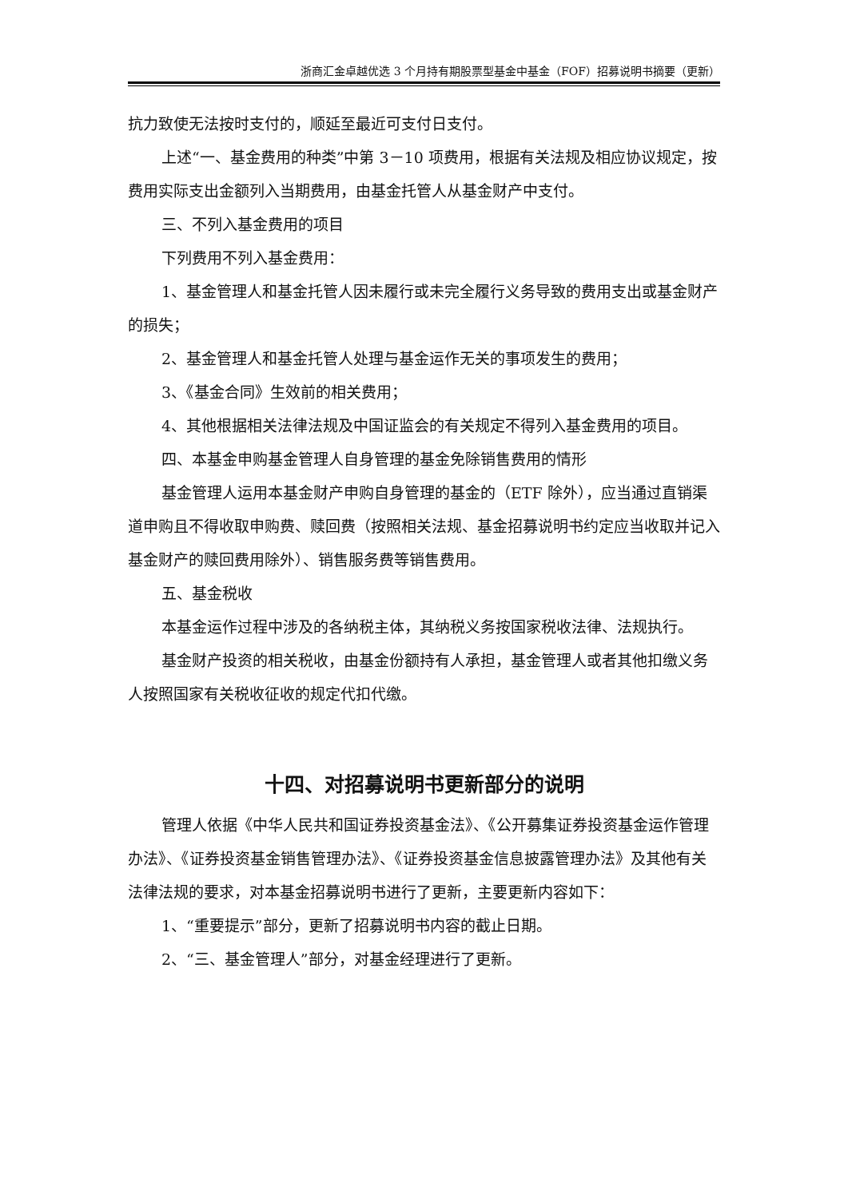浙商汇金卓越优选 3 个月持有期股票型基金中基金（FOF）招募说明书摘要（更新）
抗力致使无法按时支付的，顺延至最近可支付日支付。
上述“一、基金费用的种类”中第 3－10 项费用，根据有关法规及相应协议规定，按费用实际支出金额列入当期费用，由基金托管人从基金财产中支付。
三、不列入基金费用的项目
下列费用不列入基金费用：
1、基金管理人和基金托管人因未履行或未完全履行义务导致的费用支出或基金财产的损失；
2、基金管理人和基金托管人处理与基金运作无关的事项发生的费用；
3、《基金合同》生效前的相关费用；
4、其他根据相关法律法规及中国证监会的有关规定不得列入基金费用的项目。
四、本基金申购基金管理人自身管理的基金免除销售费用的情形
基金管理人运用本基金财产申购自身管理的基金的（ETF 除外），应当通过直销渠道申购且不得收取申购费、赎回费（按照相关法规、基金招募说明书约定应当收取并记入基金财产的赎回费用除外）、销售服务费等销售费用。
五、基金税收
本基金运作过程中涉及的各纳税主体，其纳税义务按国家税收法律、法规执行。
基金财产投资的相关税收，由基金份额持有人承担，基金管理人或者其他扣缴义务人按照国家有关税收征收的规定代扣代缴。
十四、对招募说明书更新部分的说明
管理人依据《中华人民共和国证券投资基金法》、《公开募集证券投资基金运作管理办法》、《证券投资基金销售管理办法》、《证券投资基金信息披露管理办法》及其他有关法律法规的要求，对本基金招募说明书进行了更新，主要更新内容如下：
1、“重要提示”部分，更新了招募说明书内容的截止日期。
2、“三、基金管理人”部分，对基金经理进行了更新。